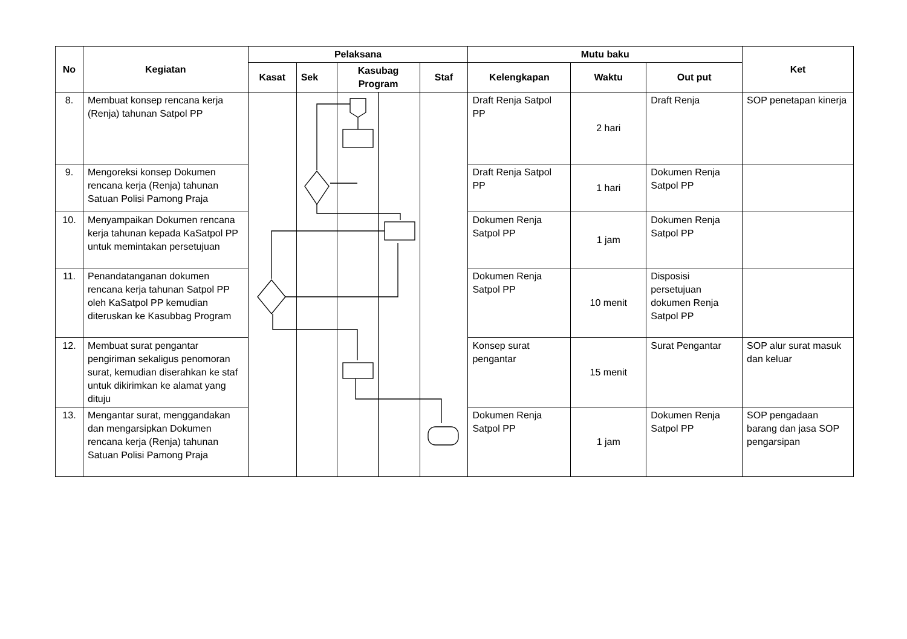| No | Kegiatan | Pelaksana | | | | Mutu baku | | | Ket |
| --- | --- | --- | --- | --- | --- | --- | --- | --- | --- |
| | | Kasat | Sek | Kasubag Program | Staf | Kelengkapan | Waktu | Out put | |
| 8. | Membuat konsep rencana kerja (Renja) tahunan Satpol PP | | | | | Draft Renja Satpol PP | 2 hari | Draft Renja | SOP penetapan kinerja |
| 9. | Mengoreksi konsep Dokumen rencana kerja (Renja) tahunan Satuan Polisi Pamong Praja | | | | | Draft Renja Satpol PP | 1 hari | Dokumen Renja Satpol PP | |
| 10. | Menyampaikan Dokumen rencana kerja tahunan kepada KaSatpol PP untuk memintakan persetujuan | | | | | Dokumen Renja Satpol PP | 1 jam | Dokumen Renja Satpol PP | |
| 11. | Penandatanganan dokumen rencana kerja tahunan Satpol PP oleh KaSatpol PP kemudian diteruskan ke Kasubbag Program | | | | | Dokumen Renja Satpol PP | 10 menit | Disposisi persetujuan dokumen Renja Satpol PP | |
| 12. | Membuat surat pengantar pengiriman sekaligus penomoran surat, kemudian diserahkan ke staf untuk dikirimkan ke alamat yang dituju | | | | | Konsep surat pengantar | 15 menit | Surat Pengantar | SOP alur surat masuk dan keluar |
| 13. | Mengantar surat, menggandakan dan mengarsipkan Dokumen rencana kerja (Renja) tahunan Satuan Polisi Pamong Praja | | | | | Dokumen Renja Satpol PP | 1 jam | Dokumen Renja Satpol PP | SOP pengadaan barang dan jasa SOP pengarsipan |